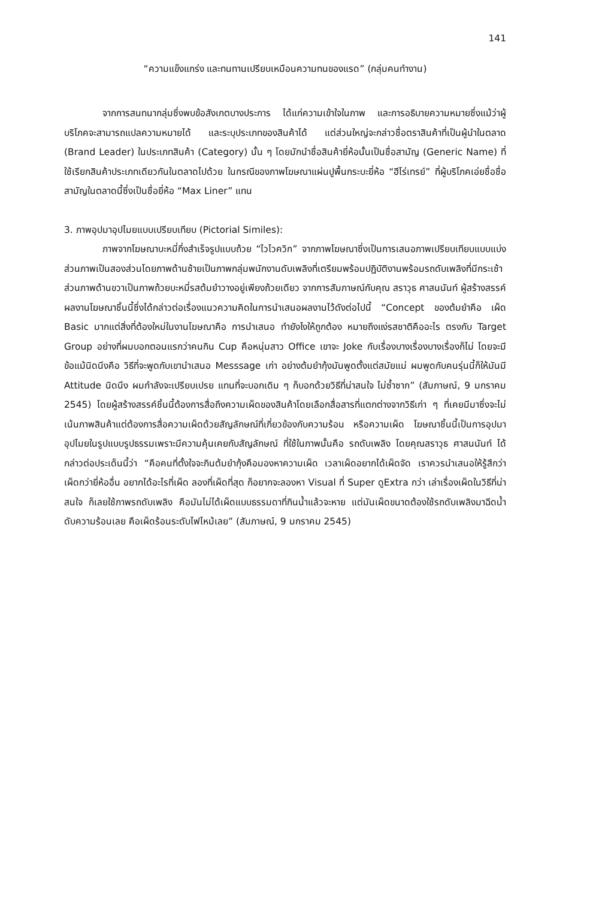141
“ความแข็งแกร่ง และทนทานเปรียบเหมือนความทนของแรด” (กลุ่มคนทำงาน)
จากการสนทนากลุ่มซึ่งพบข้อสังเกตบางประการ ได้แก่ความเข้าใจในภาพ และการอธิบายความหมายซึ่งแม้ว่าผู้บริโภคจะสามารถแปลความหมายได้ และระบุประเภทของสินค้าได้ แต่ส่วนใหญ่จะกล่าวชื่อตราสินค้าที่เป็นผู้นำในตลาด (Brand Leader) ในประเภทสินค้า (Category) นั้น ๆ โดยมักนำชื่อสินค้ายี่ห้อนั้นเป็นชื่อสามัญ (Generic Name) ที่ใช้เรียกสินค้าประเภทเดียวกันในตลาดไปด้วย ในกรณีของภาพโฆษณาแผ่นปูพื้นกระบะยี่ห้อ “ฮีโร่เทรย์” ที่ผู้บริโภคเอ่ยชื่อชื่อสามัญในตลาดนี้ซึ่งเป็นชื่อยี่ห้อ “Max Liner” แทน
3. ภาพอุปมาอุปไมยแบบเปรียบเทียบ (Pictorial Similes):
ภาพจากโฆษณาบะหมี่กึ่งสำเร็จรูปแบบถ้วย “ไวไวควิก” จากภาพโฆษณาซึ่งเป็นการเสนอภาพเปรียบเทียบแบบแบ่งส่วนภาพเป็นสองส่วนโดยภาพด้านซ้ายเป็นภาพกลุ่มพนักงานดับเพลิงที่เตรียมพร้อมปฏิบัติงานพร้อมรถดับเพลิงที่มีกระเช้า ส่วนภาพด้านขวาเป็นภาพถ้วยบะหมี่รสต้มยำวางอยู่เพียงถ้วยเดียว จากการสัมภาษณ์กับคุณ สราวุธ ศาสนนันท์ ผู้สร้างสรรค์ผลงานโฆษณาชิ้นนี้ซึ่งได้กล่าวต่อเรื่องแนวความคิดในการนำเสนอผลงานไว้ดังต่อไปนี้ “Concept ของต้มยำคือ เผ็ด Basic มากแต่สิ่งที่ต้องใหม่ในงานโฆษณาคือ การนำเสนอ ทำยังไงให้ถูกต้อง หมายถึงแง่รสชาติคืออะไร ตรงกับ Target Group อย่างที่ผมบอกตอนแรกว่าคนกิน Cup คือหนุ่มสาว Office เขาจะ Joke กับเรื่องบางเรื่องบางเรื่องก็ไม่ โดยจะมีข้อแม้นิดนึงคือ วิธีที่จะพูดกับเขานำเสนอ Messsage เก่า อย่างต้มยำกุ้งมันพูดตั้งแต่สมัยแม่ ผมพูดกับคนรุ่นนี้ก็ให้มันมี Attitude นิดนึง ผมกำลังจะเปรียบเปรย แทนที่จะบอกเดิม ๆ ก็บอกด้วยวิธีที่น่าสนใจ ไม่ซ้ำซาก” (สัมภาษณ์, 9 มกราคม 2545) โดยผู้สร้างสรรค์ชิ้นนี้ต้องการสื่อถึงความเผ็ดของสินค้าโดยเลือกสื่อสารที่แตกต่างจากวิธีเก่า ๆ ที่เคยมีมาซึ่งจะไม่เน้นภาพสินค้าแต่ต้องการสื่อความเผ็ดด้วยสัญลักษณ์ที่เกี่ยวข้องกับความร้อน หรือความเผ็ด โฆษณาชิ้นนี้เป็นการอุปมาอุปไมยในรูปแบบรูปธรรมเพราะมีความคุ้นเคยกับสัญลักษณ์ ที่ใช้ในภาพนั้นคือ รถดับเพลิง โดยคุณสราวุธ ศาสนนันท์ ได้กล่าวต่อประเด็นนี้ว่า “คือคนที่ตั้งใจจะกินต้มยำกุ้งคือมองหาความเผ็ด เวลาเผ็ดอยากได้เผ็ดจัด เราควรนำเสนอให้รู้สึกว่าเผ็ดกว่ายี่ห้ออื่น อยากได้อะไรที่เผ็ด ลองที่เผ็ดที่สุด ก็อยากจะลองหา Visual ที่ Super ดูExtra กว่า เล่าเรื่องเผ็ดในวิธีที่น่าสนใจ ก็เลยใช้ภาพรถดับเพลิง คือมันไม่ได้เผ็ดแบบธรรมดาที่กินน้ำแล้วจะหาย แต่มันเผ็ดขนาดต้องใช้รถดับเพลิงมาฉีดน้ำดับความร้อนเลย คือเผ็ดร้อนระดับไฟไหม้เลย” (สัมภาษณ์, 9 มกราคม 2545)